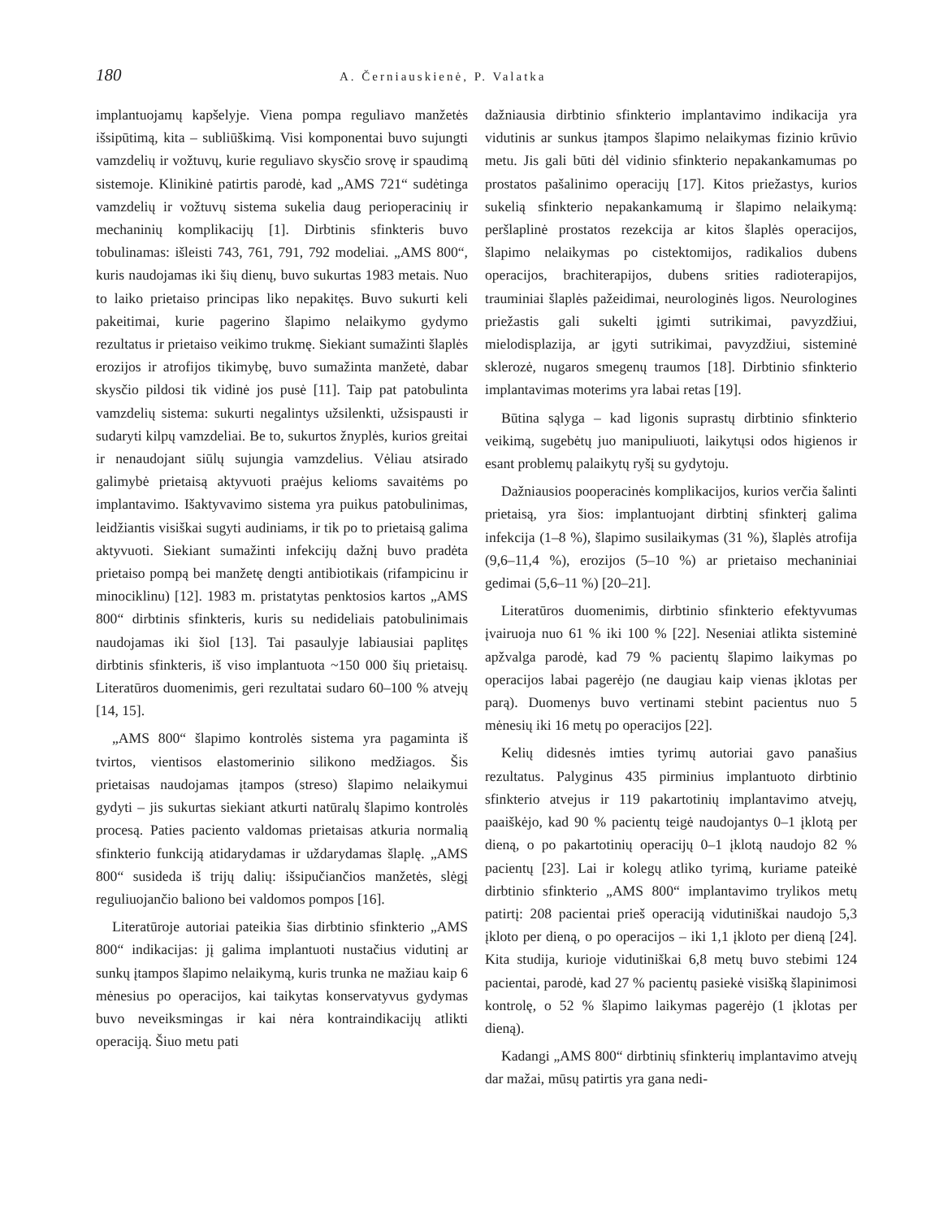180 A. Černiauskienė, P. Valatka
implantuojamų kapšelyje. Viena pompa reguliavo manžetės išsipūtimą, kita – subliūškimą. Visi komponentai buvo sujungti vamzdelių ir vožtuvų, kurie reguliavo skysčio srovę ir spaudimą sistemoje. Klinikinė patirtis parodė, kad „AMS 721“ sudėtinga vamzdelių ir vožtuvų sistema sukelia daug perioperacinių ir mechaninių komplikacijų [1]. Dirbtinis sfinkteris buvo tobulinamas: išleisti 743, 761, 791, 792 modeliai. „AMS 800“, kuris naudojamas iki šių dienų, buvo sukurtas 1983 metais. Nuo to laiko prietaiso principas liko nepakitęs. Buvo sukurti keli pakeitimai, kurie pagerino šlapimo nelaikymo gydymo rezultatus ir prietaiso veikimo trukmę. Siekiant sumažinti šlaplės erozijos ir atrofijos tikimybę, buvo sumažinta manžetė, dabar skysčio pildosi tik vidinė jos pusė [11]. Taip pat patobulinta vamzdelių sistema: sukurti negalintys užsilenkti, užsispausti ir sudaryti kilpų vamzdeliai. Be to, sukurtos žnyplės, kurios greitai ir nenaudojant siūlų sujungia vamzdelius. Vėliau atsirado galimybė prietaisą aktyvuoti praėjus kelioms savaitėms po implantavimo. Išaktyvavimo sistema yra puikus patobulinimas, leidžiantis visiškai sugyti audiniams, ir tik po to prietaisą galima aktyvuoti. Siekiant sumažinti infekcijų dažnį buvo pradėta prietaiso pompą bei manžetę dengti antibiotikais (rifampicinu ir minociklinu) [12]. 1983 m. pristatytas penktosios kartos „AMS 800“ dirbtinis sfinkteris, kuris su nedideliais patobulinimais naudojamas iki šiol [13]. Tai pasaulyje labiausiai paplitęs dirbtinis sfinkteris, iš viso implantuota ~150 000 šių prietaisų. Literatūros duomenimis, geri rezultatai sudaro 60–100 % atvejų [14, 15].
„AMS 800“ šlapimo kontrolės sistema yra pagaminta iš tvirtos, vientisos elastomerinio silikono medžiagos. Šis prietaisas naudojamas įtampos (streso) šlapimo nelaikymui gydyti – jis sukurtas siekiant atkurti natūralų šlapimo kontrolės procesą. Paties paciento valdomas prietaisas atkuria normalią sfinkterio funkciją atidarydamas ir uždarydamas šlaplę. „AMS 800“ susideda iš trijų dalių: išsipučiančios manžetės, slėgį reguliuojančio baliono bei valdomos pompos [16].
Literatūroje autoriai pateikia šias dirbtinio sfinkterio „AMS 800“ indikacijas: jį galima implantuoti nustačius vidutinį ar sunkų įtampos šlapimo nelaikymą, kuris trunka ne mažiau kaip 6 mėnesius po operacijos, kai taikytas konservatyvus gydymas buvo neveiksmingas ir kai nėra kontraindikacijų atlikti operaciją. Šiuo metu pati
dažniausia dirbtinio sfinkterio implantavimo indikacija yra vidutinis ar sunkus įtampos šlapimo nelaikymas fizinio krūvio metu. Jis gali būti dėl vidinio sfinkterio nepakankamumas po prostatos pašalinimo operacijų [17]. Kitos priežastys, kurios sukelią sfinkterio nepakankamumą ir šlapimo nelaikymą: peršlaplinė prostatos rezekcija ar kitos šlaplės operacijos, šlapimo nelaikymas po cistektomijos, radikalios dubens operacijos, brachiterapijos, dubens srities radioterapijos, trauminiai šlaplės pažeidimai, neurologinės ligos. Neurologines priežastis gali sukelti įgimti sutrikimai, pavyzdžiui, mielodisplazija, ar įgyti sutrikimai, pavyzdžiui, sisteminė sklerozė, nugaros smegenų traumos [18]. Dirbtinio sfinkterio implantavimas moterims yra labai retas [19].
Būtina sąlyga – kad ligonis suprastų dirbtinio sfinkterio veikimą, sugebėtų juo manipuliuoti, laikytųsi odos higienos ir esant problemų palaikytų ryšį su gydytoju.
Dažniausios pooperacinės komplikacijos, kurios verčia šalinti prietaisą, yra šios: implantuojant dirbtinį sfinkterį galima infekcija (1–8 %), šlapimo susilaikymas (31 %), šlaplės atrofija (9,6–11,4 %), erozijos (5–10 %) ar prietaiso mechaniniai gedimai (5,6–11 %) [20–21].
Literatūros duomenimis, dirbtinio sfinkterio efektyvumas įvairuoja nuo 61 % iki 100 % [22]. Neseniai atlikta sisteminė apžvalga parodė, kad 79 % pacientų šlapimo laikymas po operacijos labai pagerėjo (ne daugiau kaip vienas įklotas per parą). Duomenys buvo vertinami stebint pacientus nuo 5 mėnesių iki 16 metų po operacijos [22].
Kelių didesnės imties tyrimų autoriai gavo panašius rezultatus. Palyginus 435 pirminius implantuoto dirbtinio sfinkterio atvejus ir 119 pakartotinių implantavimo atvejų, paaiškėjo, kad 90 % pacientų teigė naudojantys 0–1 įklotą per dieną, o po pakartotinių operacijų 0–1 įklotą naudojo 82 % pacientų [23]. Lai ir kolegų atliko tyrimą, kuriame pateikė dirbtinio sfinkterio „AMS 800“ implantavimo trylikos metų patirtį: 208 pacientai prieš operaciją vidutiniškai naudojo 5,3 įkloto per dieną, o po operacijos – iki 1,1 įkloto per dieną [24]. Kita studija, kurioje vidutiniškai 6,8 metų buvo stebimi 124 pacientai, parodė, kad 27 % pacientų pasiekė visišką šlapinimosi kontrolę, o 52 % šlapimo laikymas pagerėjo (1 įklotas per dieną).
Kadangi „AMS 800“ dirbtinių sfinkterių implantavimo atvejų dar mažai, mūsų patirtis yra gana nedi-